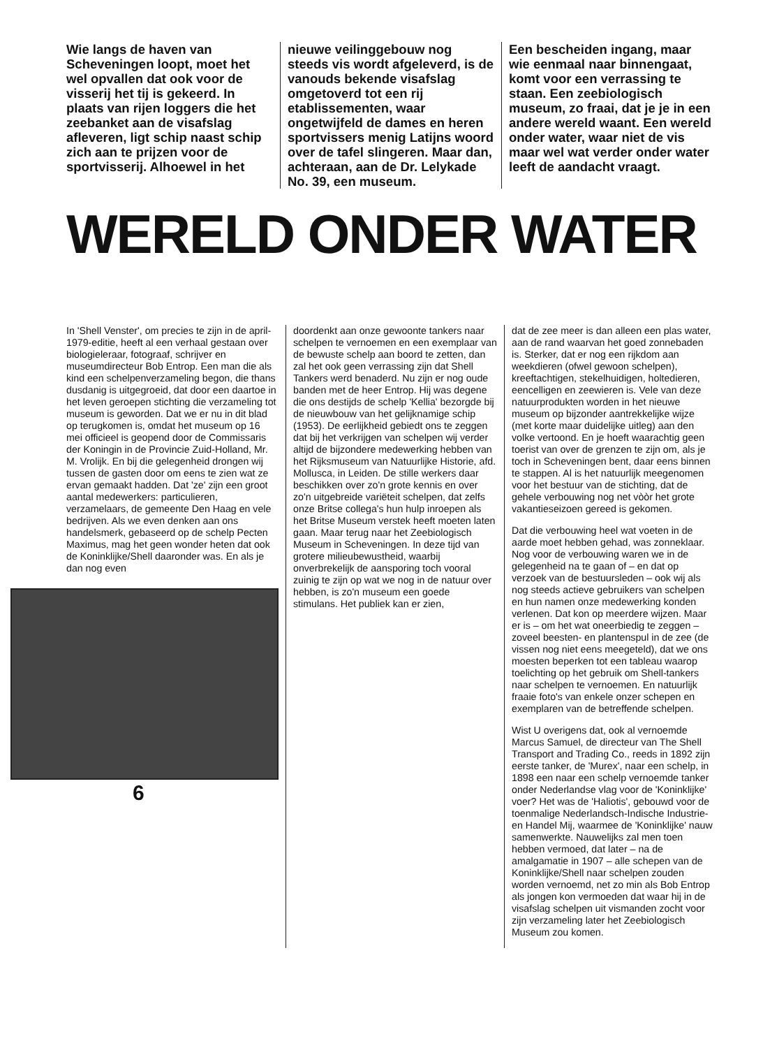Wie langs de haven van Scheveningen loopt, moet het wel opvallen dat ook voor de visserij het tij is gekeerd. In plaats van rijen loggers die het zeebanket aan de visafslag afleveren, ligt schip naast schip zich aan te prijzen voor de sportvisserij. Alhoewel in het
nieuwe veilinggebouw nog steeds vis wordt afgeleverd, is de vanouds bekende visafslag omgetoverd tot een rij etablissementen, waar ongetwijfeld de dames en heren sportvissers menig Latijns woord over de tafel slingeren. Maar dan, achteraan, aan de Dr. Lelykade No. 39, een museum.
Een bescheiden ingang, maar wie eenmaal naar binnengaat, komt voor een verrassing te staan. Een zeebiologisch museum, zo fraai, dat je je in een andere wereld waant. Een wereld onder water, waar niet de vis maar wel wat verder onder water leeft de aandacht vraagt.
WERELD ONDER WATER
In 'Shell Venster', om precies te zijn in de april-1979-editie, heeft al een verhaal gestaan over biologieleraar, fotograaf, schrijver en museumdirecteur Bob Entrop. Een man die als kind een schelpenverzameling begon, die thans dusdanig is uitgegroeid, dat door een daartoe in het leven geroepen stichting die verzameling tot museum is geworden. Dat we er nu in dit blad op terugkomen is, omdat het museum op 16 mei officieel is geopend door de Commissaris der Koningin in de Provincie Zuid-Holland, Mr. M. Vrolijk. En bij die gelegenheid drongen wij tussen de gasten door om eens te zien wat ze ervan gemaakt hadden. Dat 'ze' zijn een groot aantal medewerkers: particulieren, verzamelaars, de gemeente Den Haag en vele bedrijven. Als we even denken aan ons handelsmerk, gebaseerd op de schelp Pecten Maximus, mag het geen wonder heten dat ook de Koninklijke/Shell daaronder was. En als je dan nog even
6
doordenkt aan onze gewoonte tankers naar schelpen te vernoemen en een exemplaar van de bewuste schelp aan boord te zetten, dan zal het ook geen verrassing zijn dat Shell Tankers werd benaderd. Nu zijn er nog oude banden met de heer Entrop. Hij was degene die ons destijds de schelp 'Kellia' bezorgde bij de nieuwbouw van het gelijknamige schip (1953). De eerlijkheid gebiedt ons te zeggen dat bij het verkrijgen van schelpen wij verder altijd de bijzondere medewerking hebben van het Rijksmuseum van Natuurlijke Historie, afd. Mollusca, in Leiden. De stille werkers daar beschikken over zo'n grote kennis en over zo'n uitgebreide variëteit schelpen, dat zelfs onze Britse collega's hun hulp inroepen als het Britse Museum verstek heeft moeten laten gaan. Maar terug naar het Zeebiologisch Museum in Scheveningen. In deze tijd van grotere milieubewustheid, waarbij onverbrekelijk de aansporing toch vooral zuinig te zijn op wat we nog in de natuur over hebben, is zo'n museum een goede stimulans. Het publiek kan er zien,
dat de zee meer is dan alleen een plas water, aan de rand waarvan het goed zonnebaden is. Sterker, dat er nog een rijkdom aan weekdieren (ofwel gewoon schelpen), kreeftachtigen, stekelhuidigen, holtedieren, eencelligen en zeewieren is. Vele van deze natuurprodukten worden in het nieuwe museum op bijzonder aantrekkelijke wijze (met korte maar duidelijke uitleg) aan den volke vertoond. En je hoeft waarachtig geen toerist van over de grenzen te zijn om, als je toch in Scheveningen bent, daar eens binnen te stappen. Al is het natuurlijk meegenomen voor het bestuur van de stichting, dat de gehele verbouwing nog net vòòr het grote vakantieseizoen gereed is gekomen.
Dat die verbouwing heel wat voeten in de aarde moet hebben gehad, was zonneklaar. Nog voor de verbouwing waren we in de gelegenheid na te gaan of – en dat op verzoek van de bestuursleden – ook wij als nog steeds actieve gebruikers van schelpen en hun namen onze medewerking konden verlenen. Dat kon op meerdere wijzen. Maar er is – om het wat oneerbiedig te zeggen – zoveel beesten- en plantenspul in de zee (de vissen nog niet eens meegeteld), dat we ons moesten beperken tot een tableau waarop toelichting op het gebruik om Shell-tankers naar schelpen te vernoemen. En natuurlijk fraaie foto's van enkele onzer schepen en exemplaren van de betreffende schelpen.
Wist U overigens dat, ook al vernoemde Marcus Samuel, de directeur van The Shell Transport and Trading Co., reeds in 1892 zijn eerste tanker, de 'Murex', naar een schelp, in 1898 een naar een schelp vernoemde tanker onder Nederlandse vlag voor de 'Koninklijke' voer? Het was de 'Haliotis', gebouwd voor de toenmalige Nederlandsch-Indische Industrie- en Handel Mij, waarmee de 'Koninklijke' nauw samenwerkte. Nauwelijks zal men toen hebben vermoed, dat later – na de amalgamatie in 1907 – alle schepen van de Koninklijke/Shell naar schelpen zouden worden vernoemd, net zo min als Bob Entrop als jongen kon vermoeden dat waar hij in de visafslag schelpen uit vismanden zocht voor zijn verzameling later het Zeebiologisch Museum zou komen.